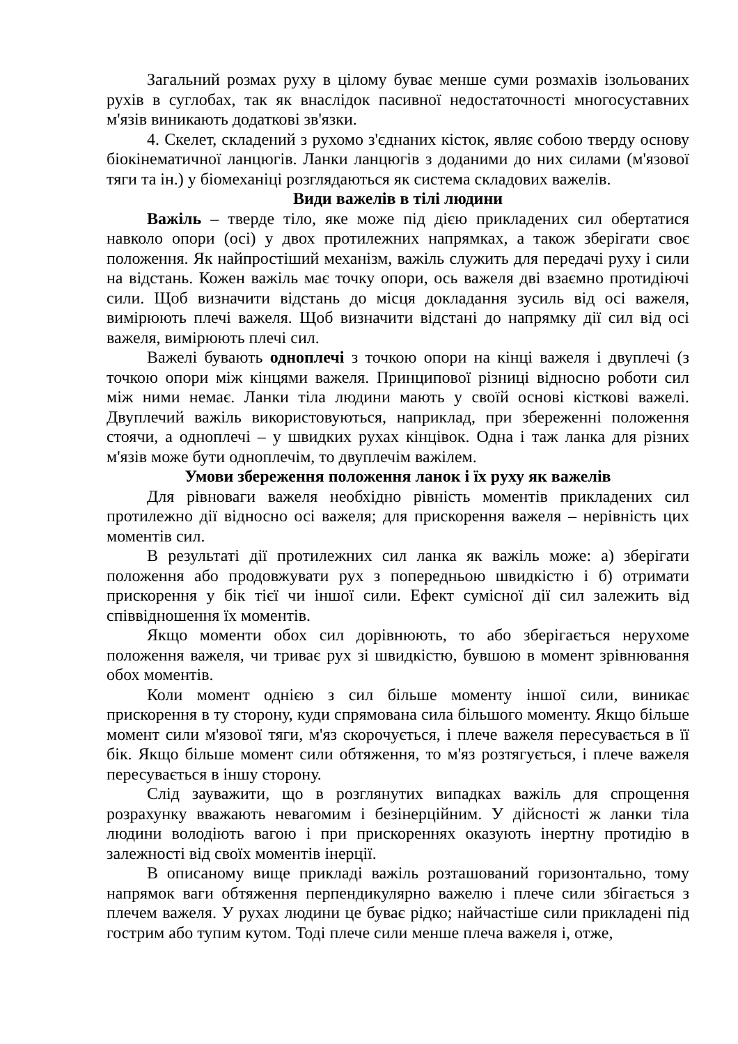Загальний розмах руху в цілому буває менше суми розмахів ізольованих рухів в суглобах, так як внаслідок пасивної недостаточності многосуставних м'язів виникають додаткові зв'язки.
4. Скелет, складений з рухомо з'єднаних кісток, являє собою тверду основу біокінематичної ланцюгів. Ланки ланцюгів з доданими до них силами (м'язової тяги та ін.) у біомеханіці розглядаються як система складових важелів.
Види важелів в тілі людини
Важіль – тверде тіло, яке може під дією прикладених сил обертатися навколо опори (осі) у двох протилежних напрямках, а також зберігати своє положення. Як найпростіший механізм, важіль служить для передачі руху і сили на відстань. Кожен важіль має точку опори, ось важеля дві взаємно протидіючі сили. Щоб визначити відстань до місця докладання зусиль від осі важеля, вимірюють плечі важеля. Щоб визначити відстані до напрямку дії сил від осі важеля, вимірюють плечі сил.
Важелі бувають одноплечі з точкою опори на кінці важеля і двуплечі (з точкою опори між кінцями важеля. Принципової різниці відносно роботи сил між ними немає. Ланки тіла людини мають у своїй основі кісткові важелі. Двуплечий важіль використовуються, наприклад, при збереженні положення стоячи, а одноплечі – у швидких рухах кінцівок. Одна і таж ланка для різних м'язів може бути одноплечім, то двуплечім важілем.
Умови збереження положення ланок і їх руху як важелів
Для рівноваги важеля необхідно рівність моментів прикладених сил протилежно дії відносно осі важеля; для прискорення важеля – нерівність цих моментів сил.
В результаті дії протилежних сил ланка як важіль може: а) зберігати положення або продовжувати рух з попередньою швидкістю і б) отримати прискорення у бік тієї чи іншої сили. Ефект сумісної дії сил залежить від співвідношення їх моментів.
Якщо моменти обох сил дорівнюють, то або зберігається нерухоме положення важеля, чи триває рух зі швидкістю, бувшою в момент зрівнювання обох моментів.
Коли момент однією з сил більше моменту іншої сили, виникає прискорення в ту сторону, куди спрямована сила більшого моменту. Якщо більше момент сили м'язової тяги, м'яз скорочується, і плече важеля пересувається в її бік. Якщо більше момент сили обтяження, то м'яз розтягується, і плече важеля пересувається в іншу сторону.
Слід зауважити, що в розглянутих випадках важіль для спрощення розрахунку вважають невагомим і безінерційним. У дійсності ж ланки тіла людини володіють вагою і при прискореннях оказують інертну протидію в залежності від своїх моментів інерції.
В описаному вище прикладі важіль розташований горизонтально, тому напрямок ваги обтяження перпендикулярно важелю і плече сили збігається з плечем важеля. У рухах людини це буває рідко; найчастіше сили прикладені під гострим або тупим кутом. Тоді плече сили менше плеча важеля і, отже,